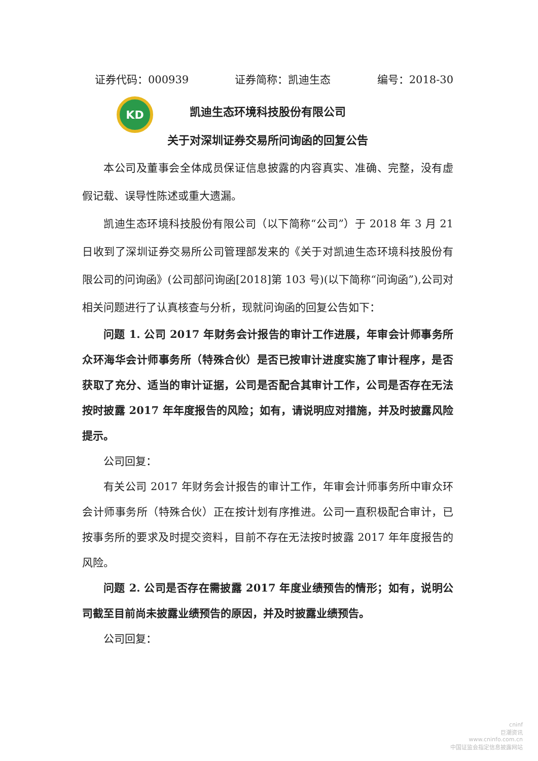KD
证券代码：000939 证券简称：凯迪生态 编号：2018-30
凯迪生态环境科技股份有限公司
关于对深圳证券交易所问询函的回复公告
本公司及董事会全体成员保证信息披露的内容真实、准确、完整，没有虚假记载、误导性陈述或重大遗漏。
凯迪生态环境科技股份有限公司（以下简称“公司”）于 2018 年 3 月 21 日收到了深圳证券交易所公司管理部发来的《关于对凯迪生态环境科技股份有限公司的问询函》(公司部问询函[2018]第 103 号)(以下简称“问询函”),公司对相关问题进行了认真核查与分析，现就问询函的回复公告如下：
问题 1. 公司 2017 年财务会计报告的审计工作进展，年审会计师事务所众环海华会计师事务所（特殊合伙）是否已按审计进度实施了审计程序，是否获取了充分、适当的审计证据，公司是否配合其审计工作，公司是否存在无法按时披露 2017 年年度报告的风险；如有，请说明应对措施，并及时披露风险提示。
公司回复：
有关公司 2017 年财务会计报告的审计工作，年审会计师事务所中审众环会计师事务所（特殊合伙）正在按计划有序推进。公司一直积极配合审计，已按事务所的要求及时提交资料，目前不存在无法按时披露 2017 年年度报告的风险。
问题 2. 公司是否存在需披露 2017 年度业绩预告的情形；如有，说明公司截至目前尚未披露业绩预告的原因，并及时披露业绩预告。
公司回复：
cninf
巨潮资讯
www.cninfo.com.cn
中国证监会指定信息披露网站